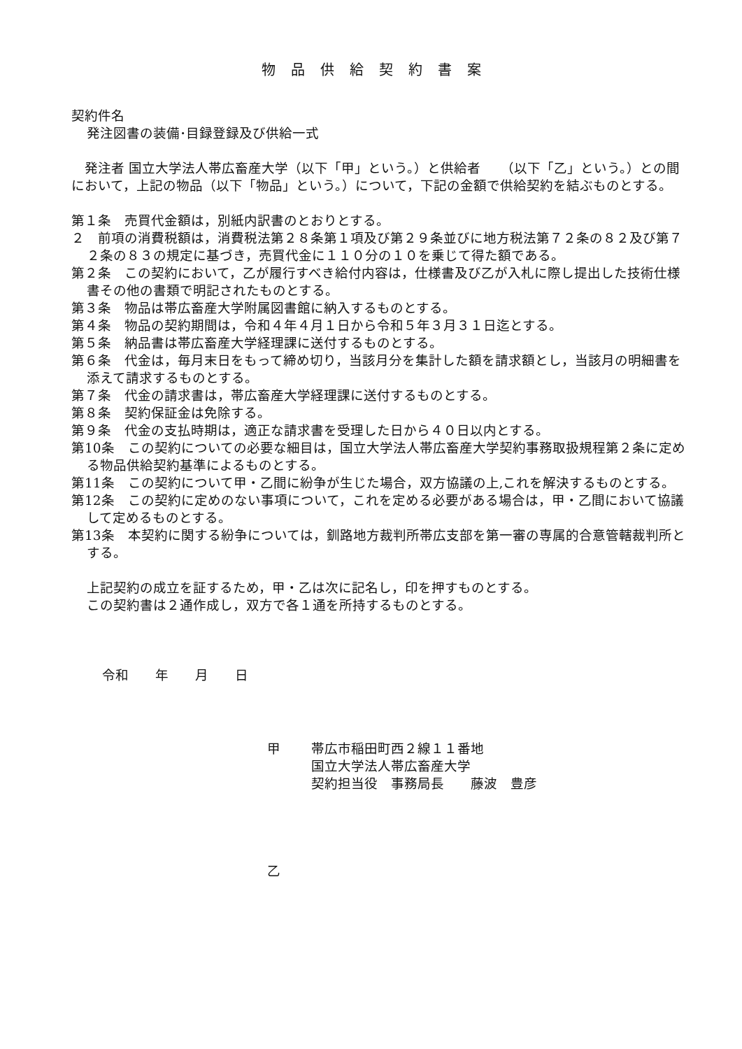物品供給契約書案
契約件名
発注図書の装備･目録登録及び供給一式
　発注者 国立大学法人帯広畜産大学（以下「甲」という。）と供給者　　（以下「乙」という。）との間において，上記の物品（以下「物品」という。）について，下記の金額で供給契約を結ぶものとする。
第１条　売買代金額は，別紙内訳書のとおりとする。
２　前項の消費税額は，消費税法第２８条第１項及び第２９条並びに地方税法第７２条の８２及び第７２条の８３の規定に基づき，売買代金に１１０分の１０を乗じて得た額である。
第２条　この契約において，乙が履行すべき給付内容は，仕様書及び乙が入札に際し提出した技術仕様書その他の書類で明記されたものとする。
第３条　物品は帯広畜産大学附属図書館に納入するものとする。
第４条　物品の契約期間は，令和４年４月１日から令和５年３月３１日迄とする。
第５条　納品書は帯広畜産大学経理課に送付するものとする。
第６条　代金は，毎月末日をもって締め切り，当該月分を集計した額を請求額とし，当該月の明細書を添えて請求するものとする。
第７条　代金の請求書は，帯広畜産大学経理課に送付するものとする。
第８条　契約保証金は免除する。
第９条　代金の支払時期は，適正な請求書を受理した日から４０日以内とする。
第10条　この契約についての必要な細目は，国立大学法人帯広畜産大学契約事務取扱規程第２条に定める物品供給契約基準によるものとする。
第11条　この契約について甲・乙間に紛争が生じた場合，双方協議の上,これを解決するものとする。
第12条　この契約に定めのない事項について，これを定める必要がある場合は，甲・乙間において協議して定めるものとする。
第13条　本契約に関する紛争については，釧路地方裁判所帯広支部を第一審の専属的合意管轄裁判所とする。
上記契約の成立を証するため，甲・乙は次に記名し，印を押すものとする。
この契約書は２通作成し，双方で各１通を所持するものとする。
令和　　年　　月　　日
甲 帯広市稲田町西２線１１番地
国立大学法人帯広畜産大学
契約担当役　事務局長　　藤波　豊彦
乙